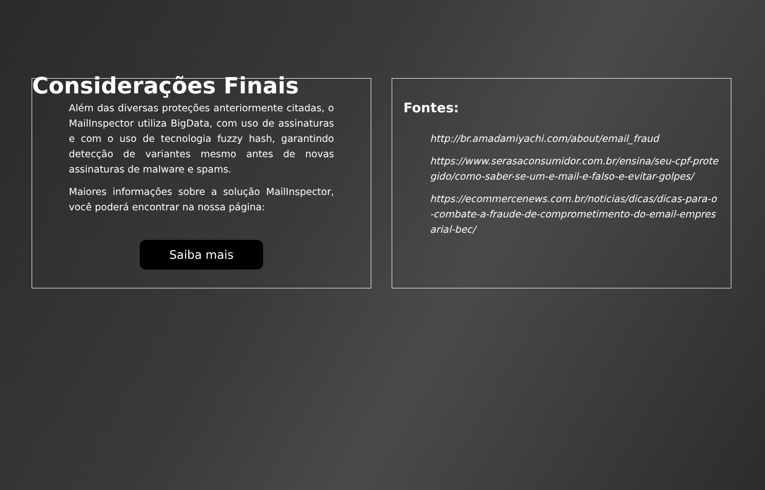Considerações Finais
Além das diversas proteções anteriormente citadas, o MailInspector utiliza BigData, com uso de assinaturas e com o uso de tecnologia fuzzy hash, garantindo detecção de variantes mesmo antes de novas assinaturas de malware e spams.
Maiores informações sobre a solução MailInspector, você poderá encontrar na nossa página:
Saiba mais
Fontes:
http://br.amadamiyachi.com/about/email_fraud
https://www.serasaconsumidor.com.br/ensina/seu-cpf-protegido/como-saber-se-um-e-mail-e-falso-e-evitar-golpes/
https://ecommercenews.com.br/noticias/dicas/dicas-para-o-combate-a-fraude-de-comprometimento-do-email-empresarial-bec/